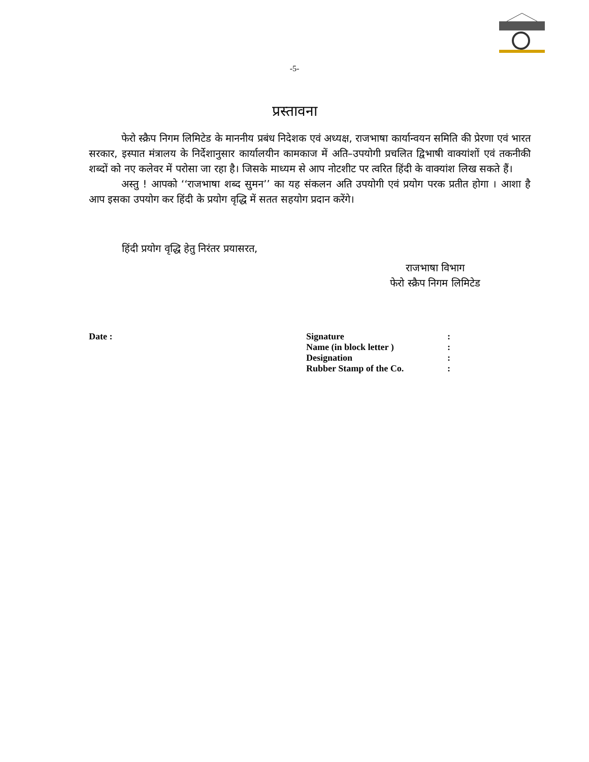-5-
प्रस्तावना
फेरो स्क्रैप निगम लिमिटेड के माननीय प्रबंध निदेशक एवं अध्यक्ष, राजभाषा कार्यान्वयन समिति की प्रेरणा एवं भारत सरकार, इस्पात मंत्रालय के निर्देशानुसार कार्यालयीन कामकाज में अति–उपयोगी प्रचलित द्विभाषी वाक्यांशों एवं तकनीकी शब्दों को नए कलेवर में परोसा जा रहा है। जिसके माध्यम से आप नोटशीट पर त्वरित हिंदी के वाक्यांश लिख सकते हैं।
अस्तु ! आपको ‘‘राजभाषा शब्द सुमन’’ का यह संकलन अति उपयोगी एवं प्रयोग परक प्रतीत होगा । आशा है आप इसका उपयोग कर हिंदी के प्रयोग वृद्धि में सतत सहयोग प्रदान करेंगे।
हिंदी प्रयोग वृद्धि हेतु निरंतर प्रयासरत,
राजभाषा विभाग
फेरो स्क्रैप निगम लिमिटेड
Date :
| Signature | : |
| Name (in block letter ) | : |
| Designation | : |
| Rubber Stamp of the Co. | : |